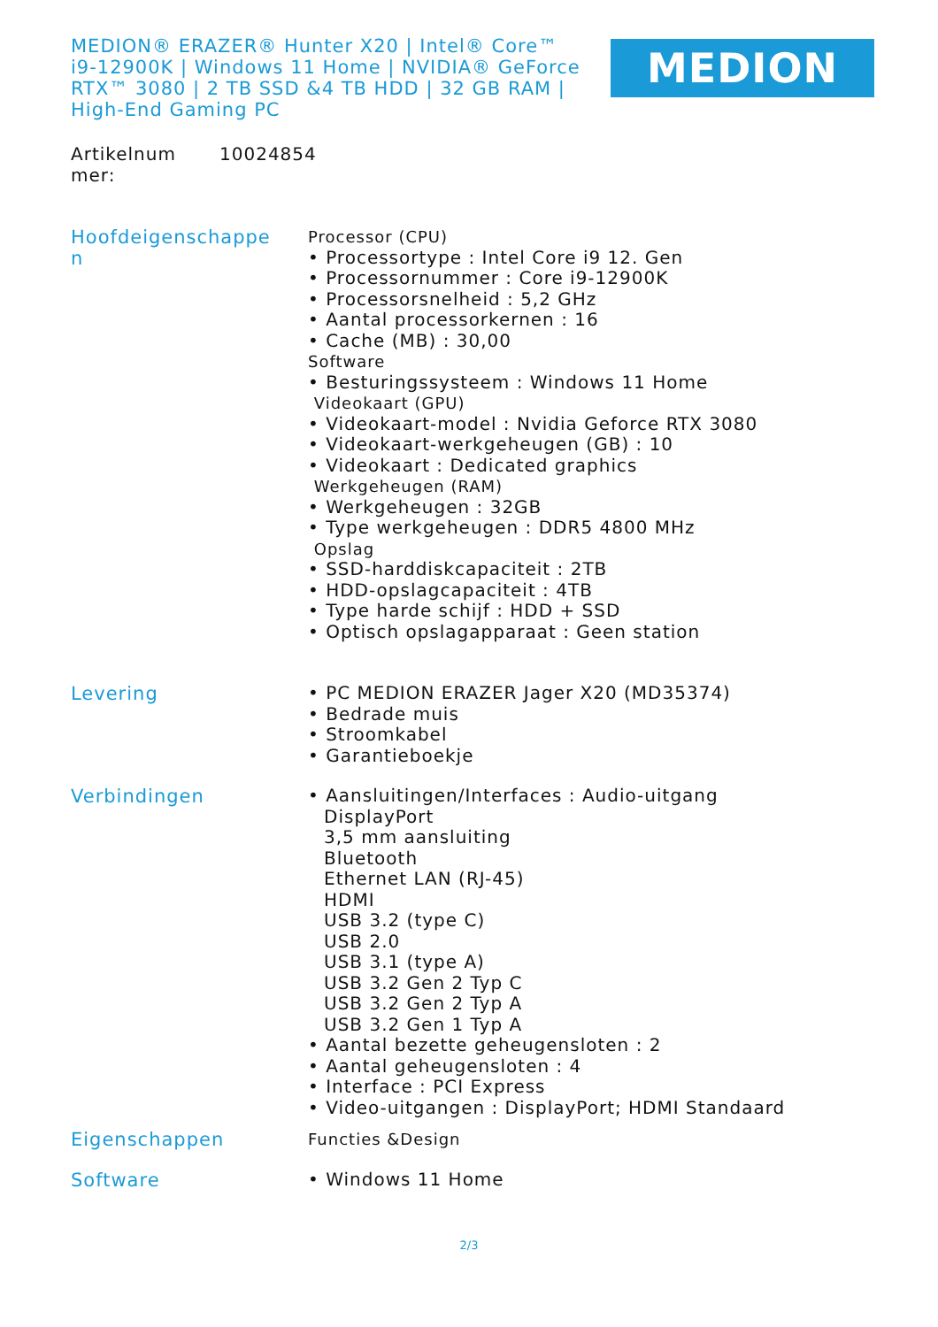MEDION® ERAZER® Hunter X20 | Intel® Core™ i9-12900K | Windows 11 Home | NVIDIA® GeForce RTX™ 3080 | 2 TB SSD &4 TB HDD | 32 GB RAM | High-End Gaming PC
MEDION
Artikelnum
mer:
10024854
Hoofdeigenschappe
n
Processor (CPU)
• Processortype : Intel Core i9 12. Gen
• Processornummer : Core i9-12900K
• Processorsnelheid : 5,2 GHz
• Aantal processorkernen : 16
• Cache (MB) : 30,00
Software
• Besturingssysteem : Windows 11 Home
Videokaart (GPU)
• Videokaart-model : Nvidia Geforce RTX 3080
• Videokaart-werkgeheugen (GB) : 10
• Videokaart : Dedicated graphics
Werkgeheugen (RAM)
• Werkgeheugen : 32GB
• Type werkgeheugen : DDR5 4800 MHz
Opslag
• SSD-harddiskcapaciteit : 2TB
• HDD-opslagcapaciteit : 4TB
• Type harde schijf : HDD + SSD
• Optisch opslagapparaat : Geen station
Levering
• PC MEDION ERAZER Jager X20 (MD35374)
• Bedrade muis
• Stroomkabel
• Garantieboekje
Verbindingen
• Aansluitingen/Interfaces : Audio-uitgang
DisplayPort
3,5 mm aansluiting
Bluetooth
Ethernet LAN (RJ-45)
HDMI
USB 3.2 (type C)
USB 2.0
USB 3.1 (type A)
USB 3.2 Gen 2 Typ C
USB 3.2 Gen 2 Typ A
USB 3.2 Gen 1 Typ A
• Aantal bezette geheugensloten : 2
• Aantal geheugensloten : 4
• Interface : PCI Express
• Video-uitgangen : DisplayPort; HDMI Standaard
Eigenschappen
Functies &Design
Software
• Windows 11 Home
2/3